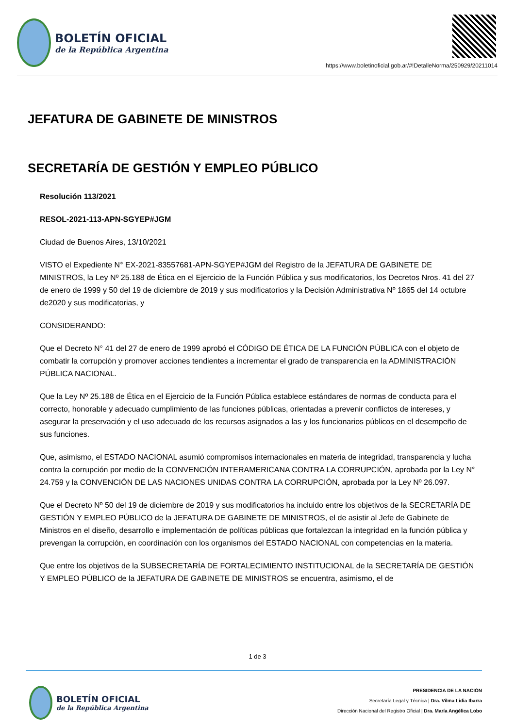BOLETÍN OFICIAL
de la República Argentina
https://www.boletinoficial.gob.ar/#!DetalleNorma/250929/20211014
JEFATURA DE GABINETE DE MINISTROS
SECRETARÍA DE GESTIÓN Y EMPLEO PÚBLICO
Resolución 113/2021
RESOL-2021-113-APN-SGYEP#JGM
Ciudad de Buenos Aires, 13/10/2021
VISTO el Expediente N° EX-2021-83557681-APN-SGYEP#JGM del Registro de la JEFATURA DE GABINETE DE MINISTROS, la Ley Nº 25.188 de Ética en el Ejercicio de la Función Pública y sus modificatorios, los Decretos Nros. 41 del 27 de enero de 1999 y 50 del 19 de diciembre de 2019 y sus modificatorios y la Decisión Administrativa Nº 1865 del 14 octubre de2020 y sus modificatorias, y
CONSIDERANDO:
Que el Decreto N° 41 del 27 de enero de 1999 aprobó el CÓDIGO DE ÉTICA DE LA FUNCIÓN PÚBLICA con el objeto de combatir la corrupción y promover acciones tendientes a incrementar el grado de transparencia en la ADMINISTRACIÓN PÚBLICA NACIONAL.
Que la Ley Nº 25.188 de Ética en el Ejercicio de la Función Pública establece estándares de normas de conducta para el correcto, honorable y adecuado cumplimiento de las funciones públicas, orientadas a prevenir conflictos de intereses, y asegurar la preservación y el uso adecuado de los recursos asignados a las y los funcionarios públicos en el desempeño de sus funciones.
Que, asimismo, el ESTADO NACIONAL asumió compromisos internacionales en materia de integridad, transparencia y lucha contra la corrupción por medio de la CONVENCIÓN INTERAMERICANA CONTRA LA CORRUPCIÓN, aprobada por la Ley N° 24.759 y la CONVENCIÓN DE LAS NACIONES UNIDAS CONTRA LA CORRUPCIÓN, aprobada por la Ley Nº 26.097.
Que el Decreto Nº 50 del 19 de diciembre de 2019 y sus modificatorios ha incluido entre los objetivos de la SECRETARÍA DE GESTIÓN Y EMPLEO PÚBLICO de la JEFATURA DE GABINETE DE MINISTROS, el de asistir al Jefe de Gabinete de Ministros en el diseño, desarrollo e implementación de políticas públicas que fortalezcan la integridad en la función pública y prevengan la corrupción, en coordinación con los organismos del ESTADO NACIONAL con competencias en la materia.
Que entre los objetivos de la SUBSECRETARÍA DE FORTALECIMIENTO INSTITUCIONAL de la SECRETARÍA DE GESTIÓN Y EMPLEO PÚBLICO de la JEFATURA DE GABINETE DE MINISTROS se encuentra, asimismo, el de
1 de 3
BOLETÍN OFICIAL
de la República Argentina
PRESIDENCIA DE LA NACIÓN
Secretaría Legal y Técnica | Dra. Vilma Lidia Ibarra
Dirección Nacional del Registro Oficial | Dra. María Angélica Lobo